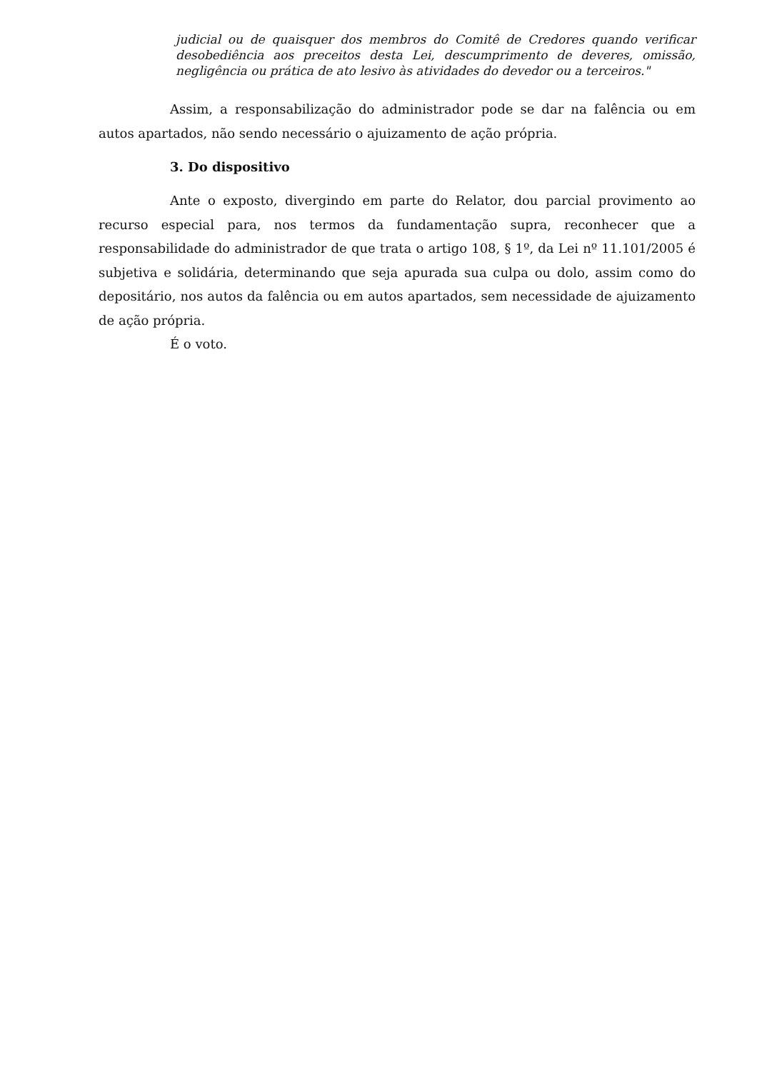judicial ou de quaisquer dos membros do Comitê de Credores quando verificar desobediência aos preceitos desta Lei, descumprimento de deveres, omissão, negligência ou prática de ato lesivo às atividades do devedor ou a terceiros."
Assim, a responsabilização do administrador pode se dar na falência ou em autos apartados, não sendo necessário o ajuizamento de ação própria.
3. Do dispositivo
Ante o exposto, divergindo em parte do Relator, dou parcial provimento ao recurso especial para, nos termos da fundamentação supra, reconhecer que a responsabilidade do administrador de que trata o artigo 108, § 1º, da Lei nº 11.101/2005 é subjetiva e solidária, determinando que seja apurada sua culpa ou dolo, assim como do depositário, nos autos da falência ou em autos apartados, sem necessidade de ajuizamento de ação própria.
É o voto.